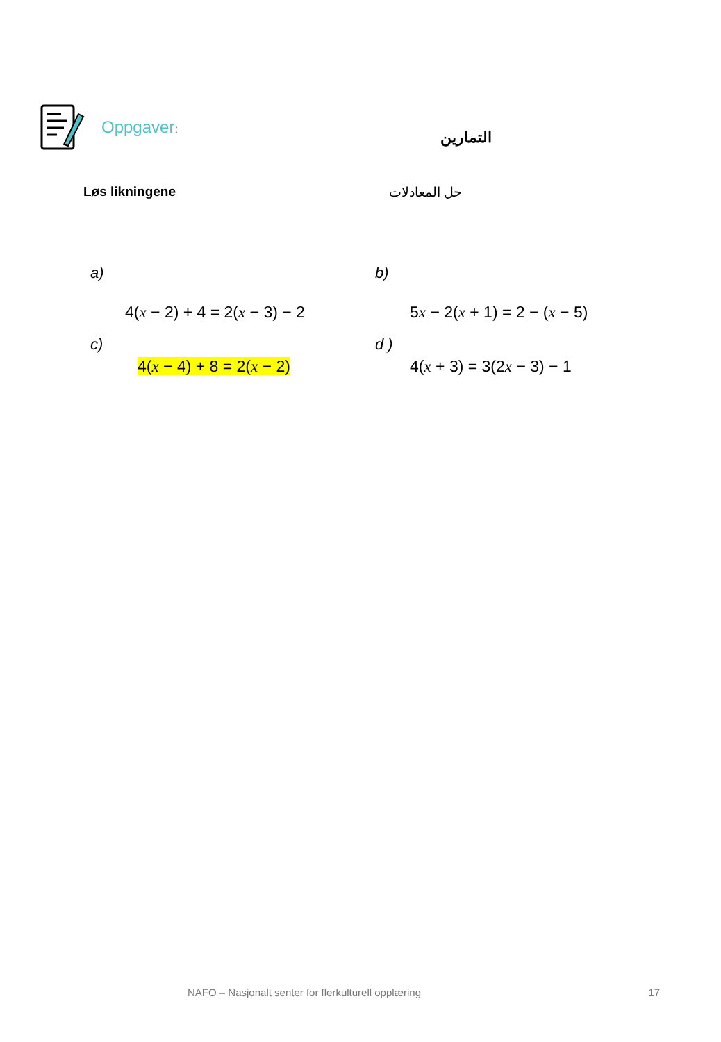Oppgaver: التمارين
Løs likningene حل المعادلات
a)
4(x − 2) + 4 = 2(x − 3) − 2
b)
5x − 2(x + 1) = 2 − (x − 5)
c)
4(x − 4) + 8 = 2(x − 2)
d )
4(x + 3) = 3(2x − 3) − 1
NAFO – Nasjonalt senter for flerkulturell opplæring 17